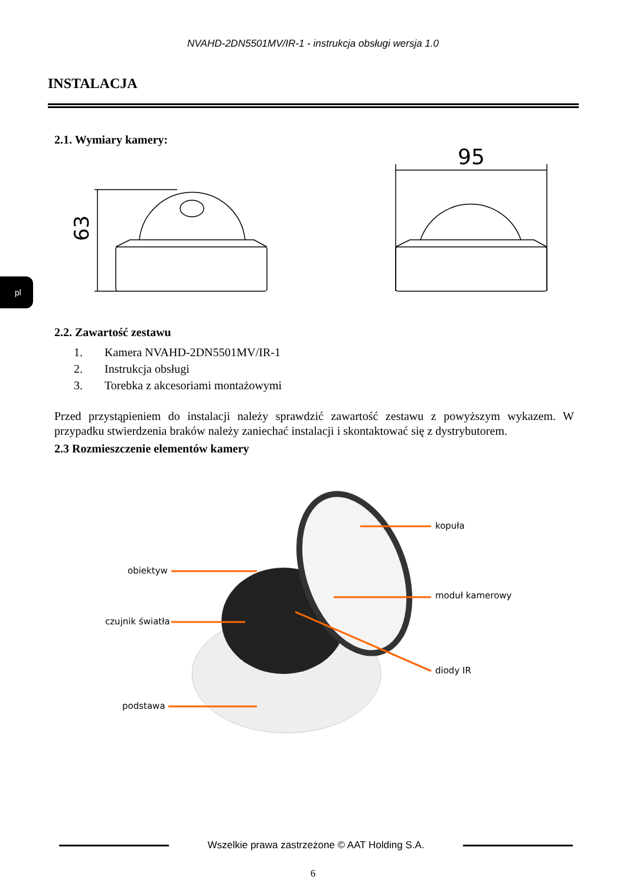NVAHD-2DN5501MV/IR-1 - instrukcja obsługi wersja 1.0
INSTALACJA
2.1. Wymiary kamery:
63
95
pl
2.2. Zawartość zestawu
1. Kamera NVAHD-2DN5501MV/IR-1
2. Instrukcja obsługi
3. Torebka z akcesoriami montażowymi
Przed przystąpieniem do instalacji należy sprawdzić zawartość zestawu z powyższym wykazem. W przypadku stwierdzenia braków należy zaniechać instalacji i skontaktować się z dystrybutorem.
2.3 Rozmieszczenie elementów kamery
kopuła
obiektyw
moduł kamerowy
czujnik światła
diody IR
podstawa
Wszelkie prawa zastrzeżone © AAT Holding S.A.
6